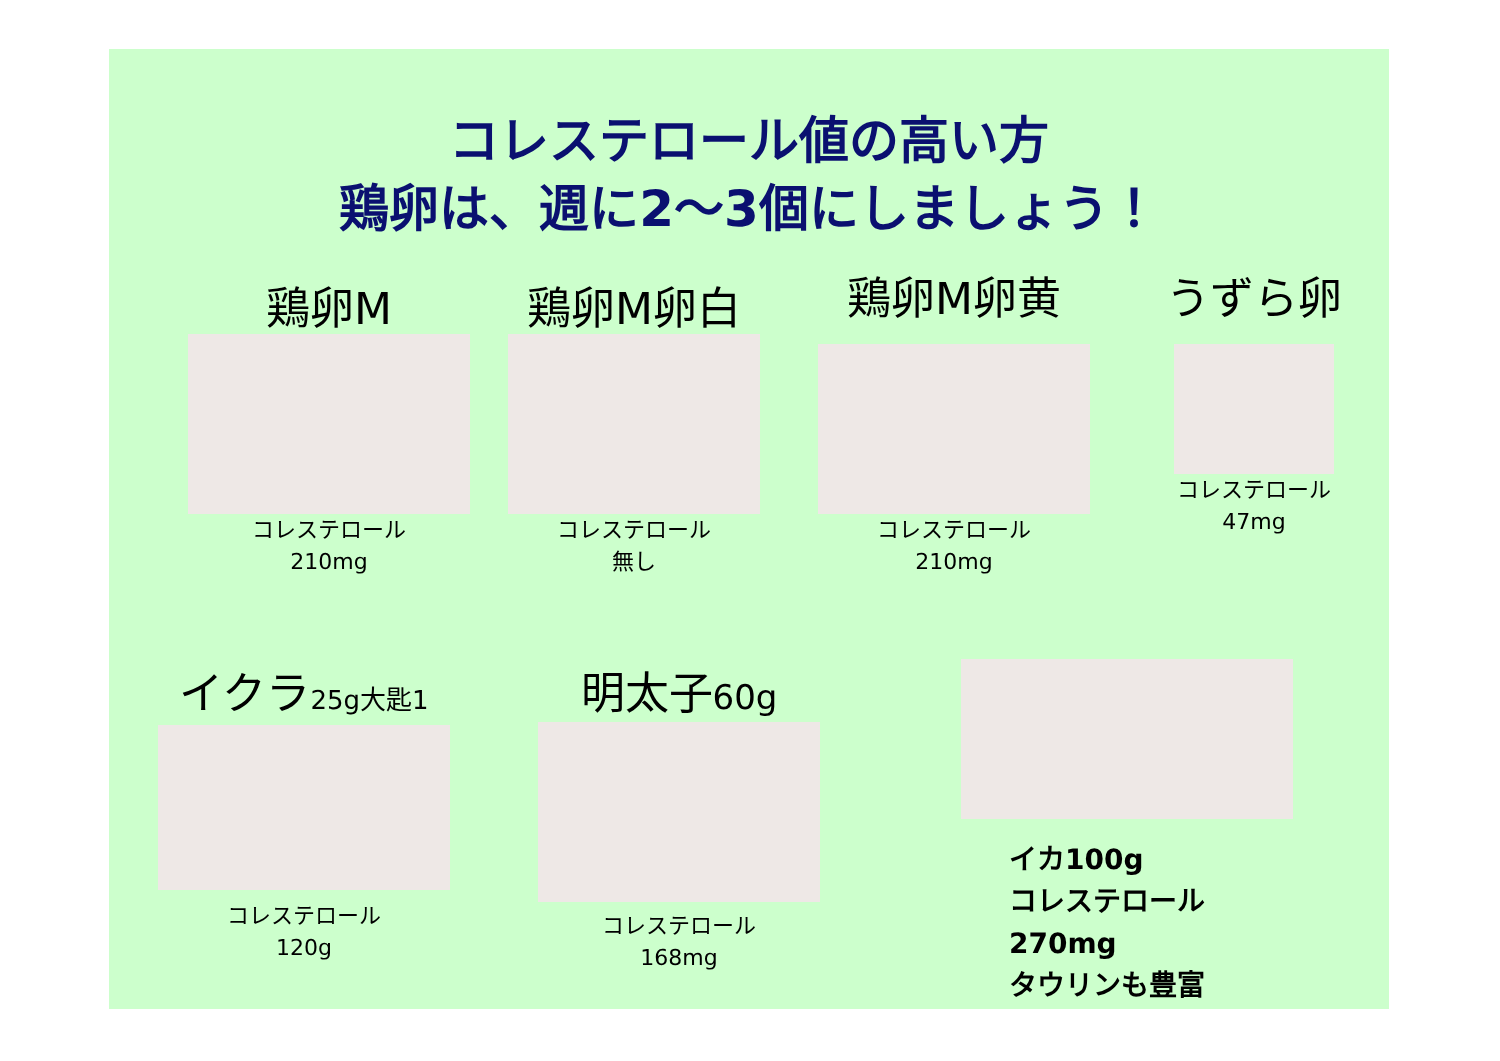コレステロール値の高い方
鶏卵は、週に2～3個にしましょう！
鶏卵M
コレステロール
210mg
鶏卵M卵白
コレステロール
無し
鶏卵M卵黄
コレステロール
210mg
うずら卵
コレステロール
47mg
イクラ25g大匙1
コレステロール
120g
明太子60g
コレステロール
168mg
イカ100g
コレステロール270mg
タウリンも豊富